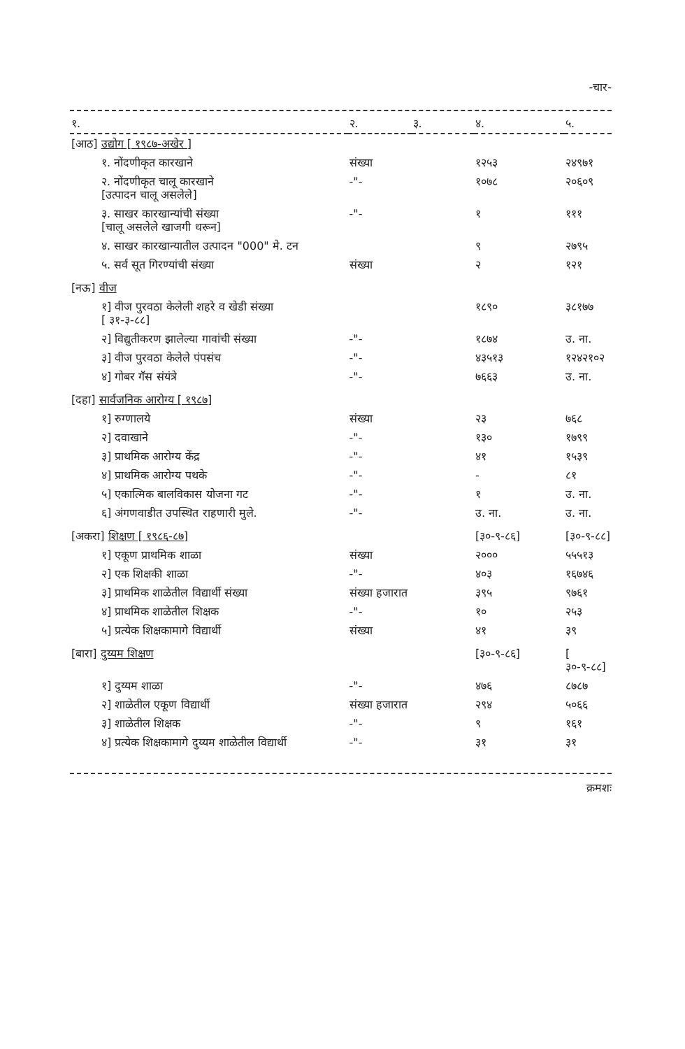-चार-
| १. | २. | ३. | ४. | ५. |
| --- | --- | --- | --- | --- |
| [आठ] उद्योग [ १९८७-अखेर ] | | | | |
| १. नोंदणीकृत कारखाने | संख्या | | १२५३ | २४९७१ |
| २. नोंदणीकृत चालू कारखाने [उत्पादन चालू असलेले] | -"- | | १०७८ | २०६०९ |
| ३. साखर कारखान्यांची संख्या [चालू असलेले खाजगी धरून] | -"- | | १ | १११ |
| ४. साखर कारखान्यातील उत्पादन "000" मे. टन | | | ९ | २७९५ |
| ५. सर्व सूत गिरण्यांची संख्या | संख्या | | २ | १२१ |
| [नऊ] वीज | | | | |
| १] वीज पुरवठा केलेली शहरे व खेडी संख्या [ ३१-३-८८] | | | १८९० | ३८१७७ |
| २] विद्युतीकरण झालेल्या गावांची संख्या | -"- | | १८७४ | उ. ना. |
| ३] वीज पुरवठा केलेले पंपसंच | -"- | | ४३५१३ | १२४२१०२ |
| ४] गोबर गॅस संयंत्रे | -"- | | ७६६३ | उ. ना. |
| [दहा] सार्वजनिक आरोग्य [ १९८७] | | | | |
| १] रुग्णालये | संख्या | | २३ | ७६८ |
| २] दवाखाने | -"- | | १३० | १७९९ |
| ३] प्राथमिक आरोग्य केंद्र | -"- | | ४१ | १५३९ |
| ४] प्राथमिक आरोग्य पथके | -"- | | - | ८१ |
| ५] एकात्मिक बालविकास योजना गट | -"- | | १ | उ. ना. |
| ६] अंगणवाडीत उपस्थित राहणारी मुले. | -"- | | उ. ना. | उ. ना. |
| [अकरा] शिक्षण [ १९८६-८७] | | | [३०-९-८६] | [३०-९-८८] |
| १] एकूण प्राथमिक शाळा | संख्या | | २००० | ५५५१३ |
| २] एक शिक्षकी शाळा | -"- | | ४०३ | १६७४६ |
| ३] प्राथमिक शाळेतील विद्यार्थी संख्या | संख्या हजारात | | ३९५ | ९७६१ |
| ४] प्राथमिक शाळेतील शिक्षक | -"- | | १० | २५३ |
| ५] प्रत्येक शिक्षकामागे विद्यार्थी | संख्या | | ४१ | ३९ |
| [बारा] दुय्यम शिक्षण | | | [३०-९-८६] | [ ३०-९-८८] |
| १] दुय्यम शाळा | -"- | | ४७६ | ८७८७ |
| २] शाळेतील एकूण विद्यार्थी | संख्या हजारात | | २९४ | ५०६६ |
| ३] शाळेतील शिक्षक | -"- | | ९ | १६१ |
| ४] प्रत्येक शिक्षकामागे दुय्यम शाळेतील विद्यार्थी | -"- | | ३१ | ३१ |
क्रमशः